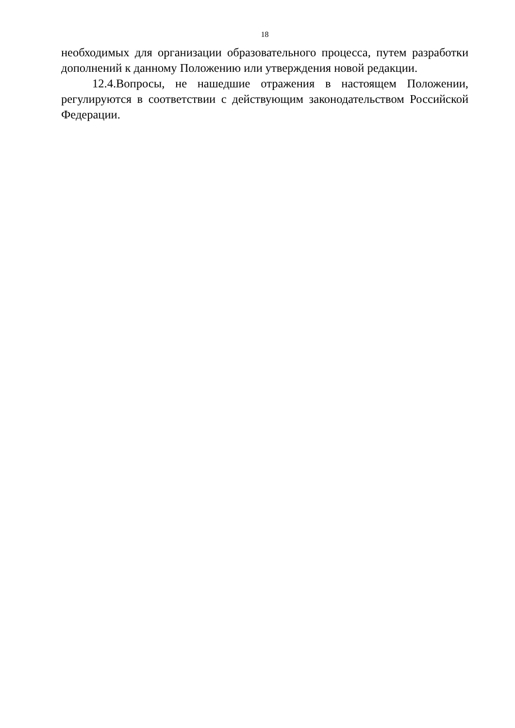18
необходимых для организации образовательного процесса, путем разработки дополнений к данному Положению или утверждения новой редакции.
12.4.Вопросы, не нашедшие отражения в настоящем Положении, регулируются в соответствии с действующим законодательством Российской Федерации.